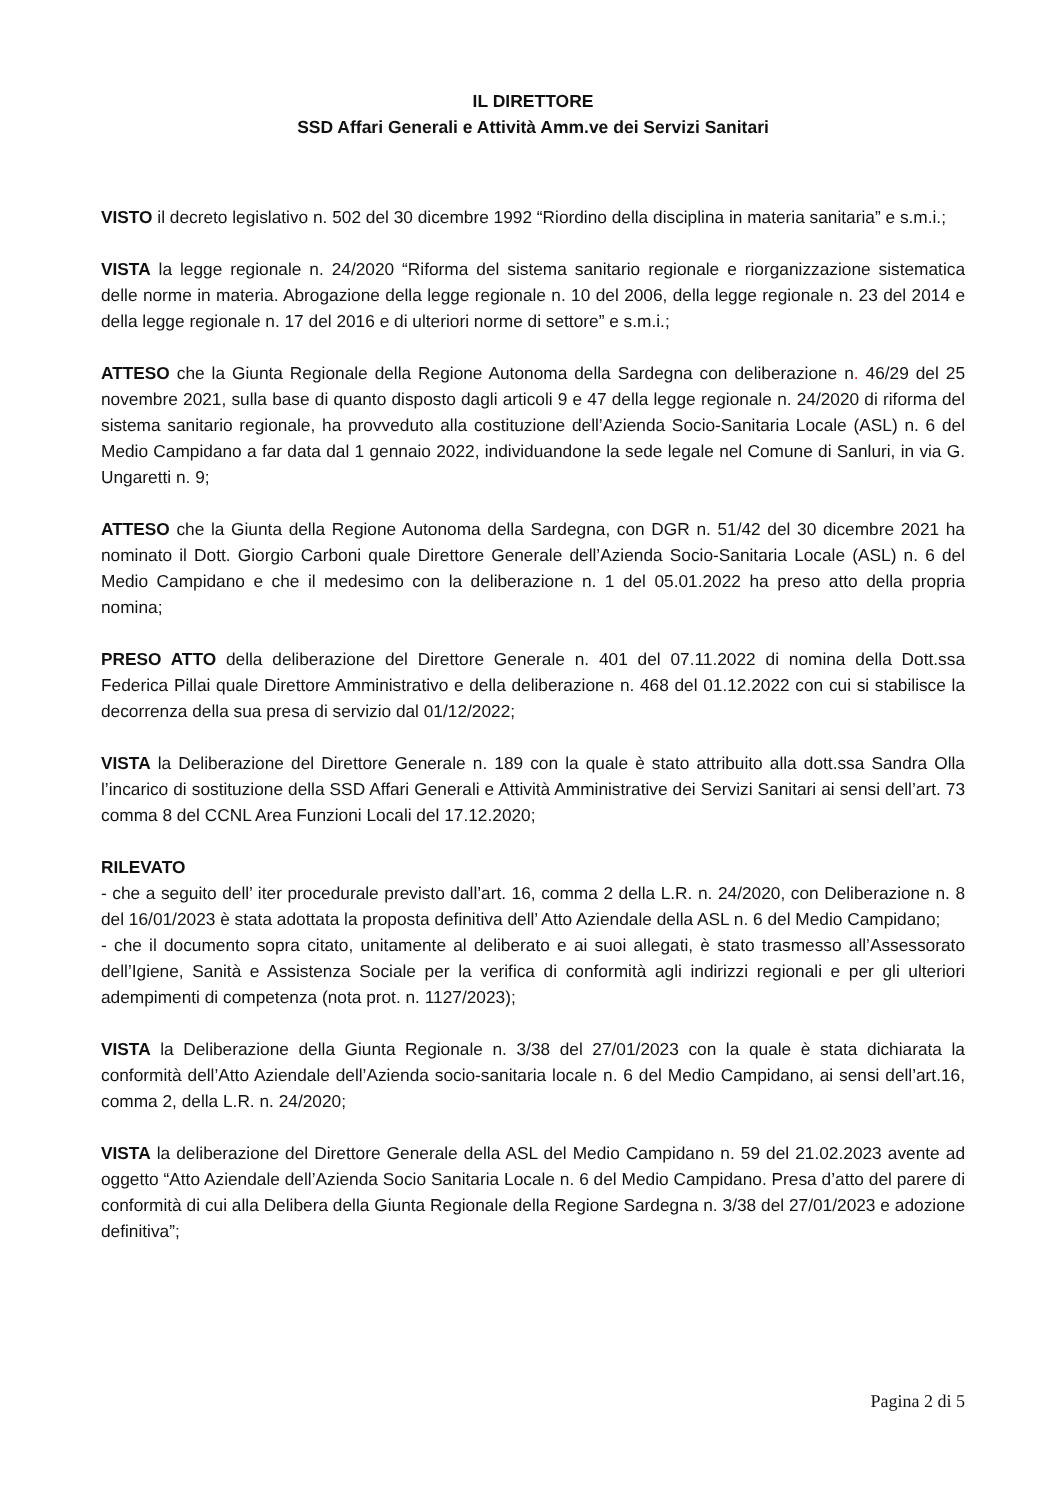IL DIRETTORE
SSD Affari Generali e Attività Amm.ve dei Servizi Sanitari
VISTO il decreto legislativo n. 502 del 30 dicembre 1992 “Riordino della disciplina in materia sanitaria” e s.m.i.;
VISTA la legge regionale n. 24/2020 “Riforma del sistema sanitario regionale e riorganizzazione sistematica delle norme in materia. Abrogazione della legge regionale n. 10 del 2006, della legge regionale n. 23 del 2014 e della legge regionale n. 17 del 2016 e di ulteriori norme di settore” e s.m.i.;
ATTESO che la Giunta Regionale della Regione Autonoma della Sardegna con deliberazione n. 46/29 del 25 novembre 2021, sulla base di quanto disposto dagli articoli 9 e 47 della legge regionale n. 24/2020 di riforma del sistema sanitario regionale, ha provveduto alla costituzione dell’Azienda Socio-Sanitaria Locale (ASL) n. 6 del Medio Campidano a far data dal 1 gennaio 2022, individuandone la sede legale nel Comune di Sanluri, in via G. Ungaretti n. 9;
ATTESO che la Giunta della Regione Autonoma della Sardegna, con DGR n. 51/42 del 30 dicembre 2021 ha nominato il Dott. Giorgio Carboni quale Direttore Generale dell’Azienda Socio-Sanitaria Locale (ASL) n. 6 del Medio Campidano e che il medesimo con la deliberazione n. 1 del 05.01.2022 ha preso atto della propria nomina;
PRESO ATTO della deliberazione del Direttore Generale n. 401 del 07.11.2022 di nomina della Dott.ssa Federica Pillai quale Direttore Amministrativo e della deliberazione n. 468 del 01.12.2022 con cui si stabilisce la decorrenza della sua presa di servizio dal 01/12/2022;
VISTA la Deliberazione del Direttore Generale n. 189 con la quale è stato attribuito alla dott.ssa Sandra Olla l’incarico di sostituzione della SSD Affari Generali e Attività Amministrative dei Servizi Sanitari ai sensi dell’art. 73 comma 8 del CCNL Area Funzioni Locali del 17.12.2020;
RILEVATO
- che a seguito dell’ iter procedurale previsto dall’art. 16, comma 2 della L.R. n. 24/2020, con Deliberazione n. 8 del 16/01/2023 è stata adottata la proposta definitiva dell’ Atto Aziendale della ASL n. 6 del Medio Campidano;
- che il documento sopra citato, unitamente al deliberato e ai suoi allegati, è stato trasmesso all’Assessorato dell’Igiene, Sanità e Assistenza Sociale per la verifica di conformità agli indirizzi regionali e per gli ulteriori adempimenti di competenza (nota prot. n. 1127/2023);
VISTA la Deliberazione della Giunta Regionale n. 3/38 del 27/01/2023 con la quale è stata dichiarata la conformità dell’Atto Aziendale dell’Azienda socio-sanitaria locale n. 6 del Medio Campidano, ai sensi dell’art.16, comma 2, della L.R. n. 24/2020;
VISTA la deliberazione del Direttore Generale della ASL del Medio Campidano n. 59 del 21.02.2023 avente ad oggetto “Atto Aziendale dell’Azienda Socio Sanitaria Locale n. 6 del Medio Campidano. Presa d’atto del parere di conformità di cui alla Delibera della Giunta Regionale della Regione Sardegna n. 3/38 del 27/01/2023 e adozione definitiva”;
Pagina 2 di 5